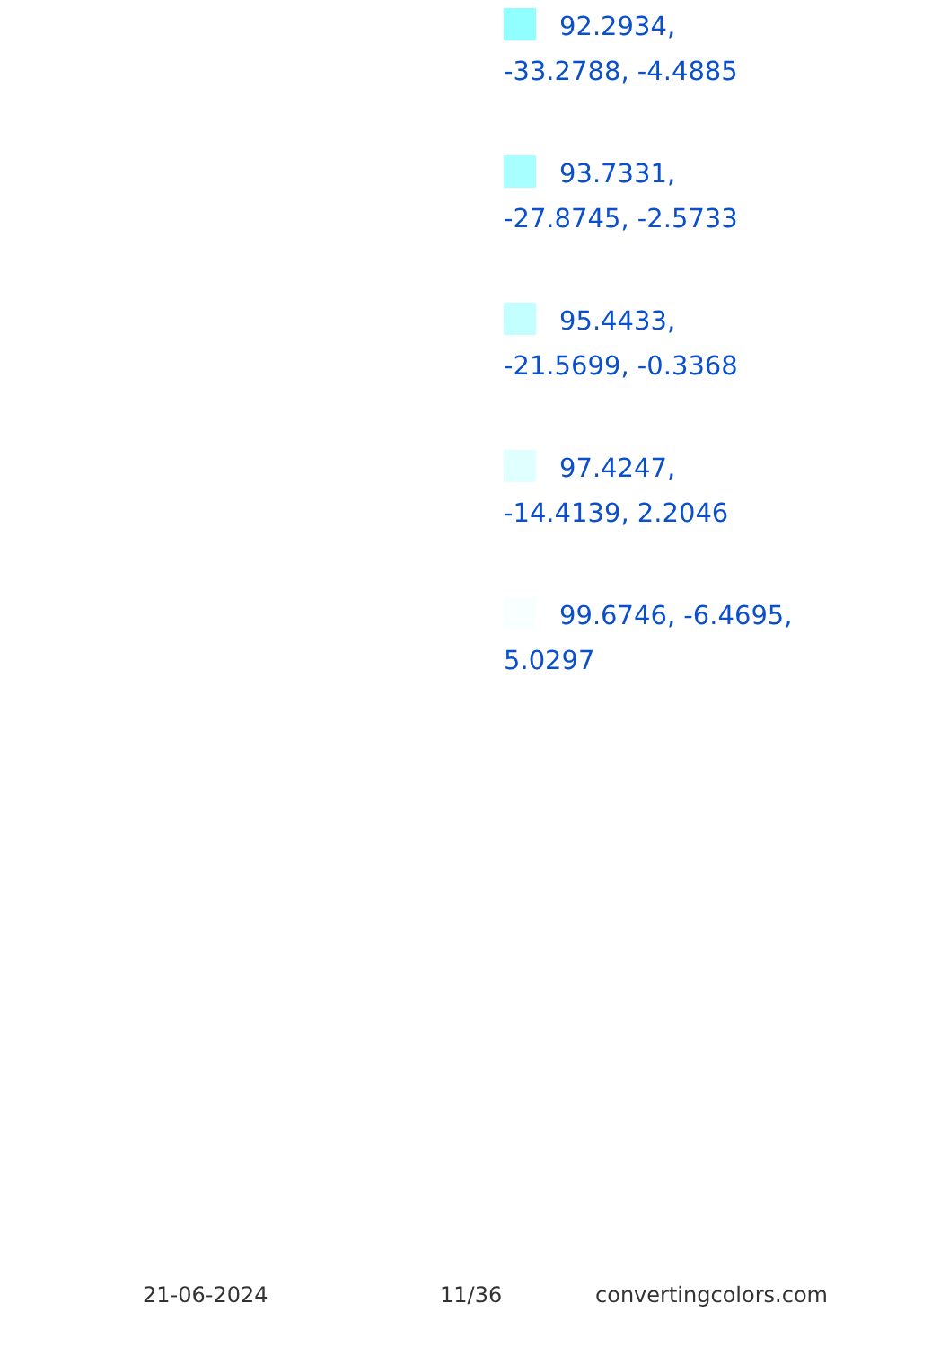92.2934, -33.2788, -4.4885
93.7331, -27.8745, -2.5733
95.4433, -21.5699, -0.3368
97.4247, -14.4139, 2.2046
99.6746, -6.4695, 5.0297
21-06-2024 11/36 convertingcolors.com